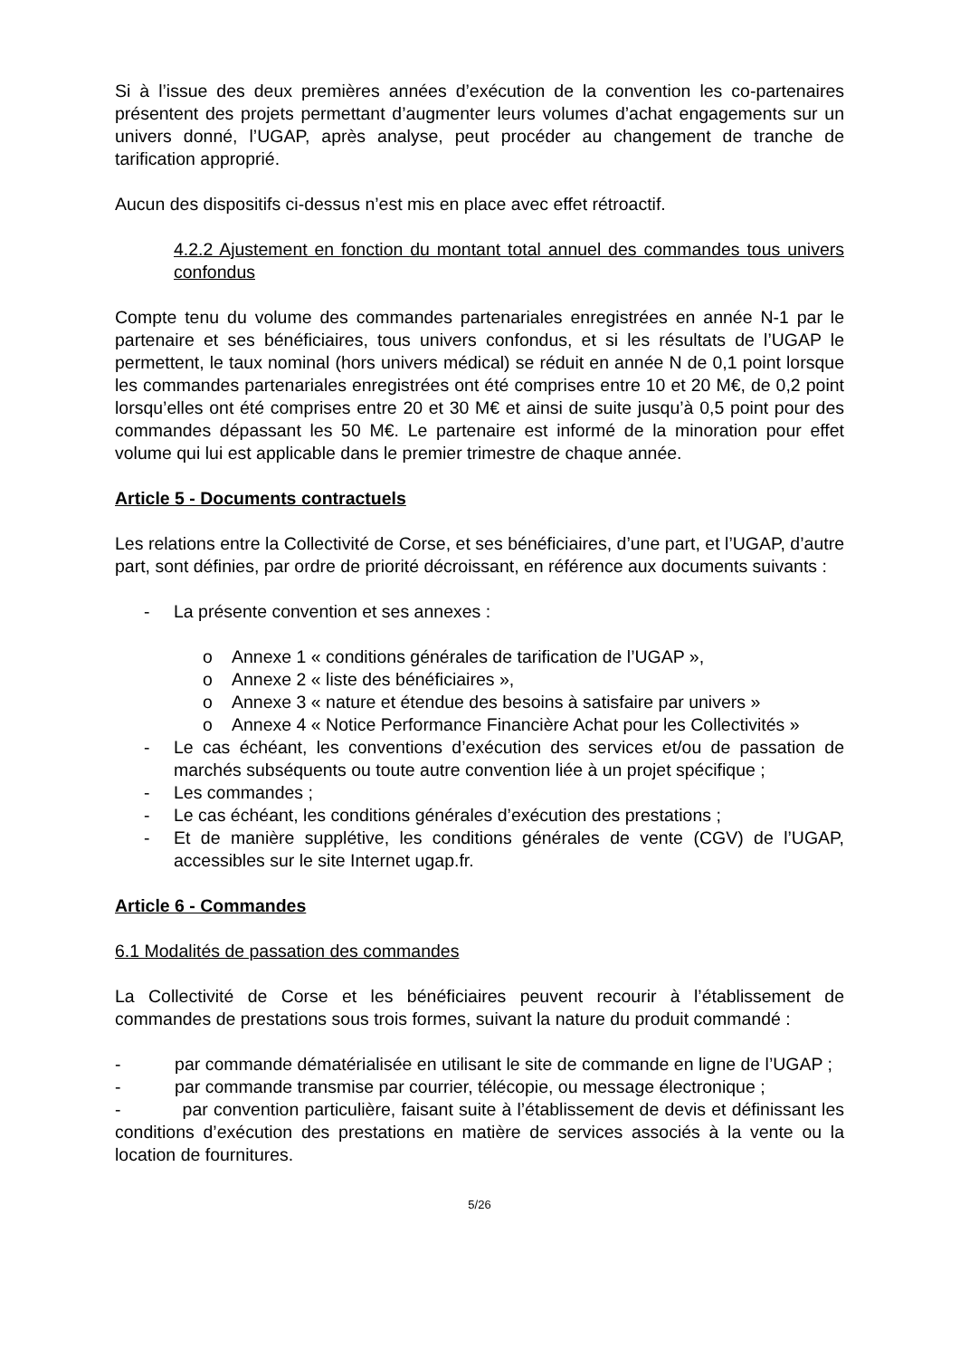Si à l’issue des deux premières années d’exécution de la convention les co-partenaires présentent des projets permettant d’augmenter leurs volumes d’achat engagements sur un univers donné, l’UGAP, après analyse, peut procéder au changement de tranche de tarification approprié.
Aucun des dispositifs ci-dessus n’est mis en place avec effet rétroactif.
4.2.2 Ajustement en fonction du montant total annuel des commandes tous univers confondus
Compte tenu du volume des commandes partenariales enregistrées en année N-1 par le partenaire et ses bénéficiaires, tous univers confondus, et si les résultats de l’UGAP le permettent, le taux nominal (hors univers médical) se réduit en année N de 0,1 point lorsque les commandes partenariales enregistrées ont été comprises entre 10 et 20 M€, de 0,2 point lorsqu’elles ont été comprises entre 20 et 30 M€ et ainsi de suite jusqu’à 0,5 point pour des commandes dépassant les 50 M€. Le partenaire est informé de la minoration pour effet volume qui lui est applicable dans le premier trimestre de chaque année.
Article 5 - Documents contractuels
Les relations entre la Collectivité de Corse, et ses bénéficiaires, d’une part, et l’UGAP, d’autre part, sont définies, par ordre de priorité décroissant, en référence aux documents suivants :
- La présente convention et ses annexes :
o Annexe 1 « conditions générales de tarification de l’UGAP »,
o Annexe 2 « liste des bénéficiaires »,
o Annexe 3 « nature et étendue des besoins à satisfaire par univers »
o Annexe 4 « Notice Performance Financière Achat pour les Collectivités »
- Le cas échéant, les conventions d’exécution des services et/ou de passation de marchés subséquents ou toute autre convention liée à un projet spécifique ;
- Les commandes ;
- Le cas échéant, les conditions générales d’exécution des prestations ;
- Et de manière supplétive, les conditions générales de vente (CGV) de l’UGAP, accessibles sur le site Internet ugap.fr.
Article 6 - Commandes
6.1 Modalités de passation des commandes
La Collectivité de Corse et les bénéficiaires peuvent recourir à l’établissement de commandes de prestations sous trois formes, suivant la nature du produit commandé :
- par commande dématérialisée en utilisant le site de commande en ligne de l’UGAP ;
- par commande transmise par courrier, télécopie, ou message électronique ;
- par convention particulière, faisant suite à l’établissement de devis et définissant les conditions d’exécution des prestations en matière de services associés à la vente ou la location de fournitures.
5/26